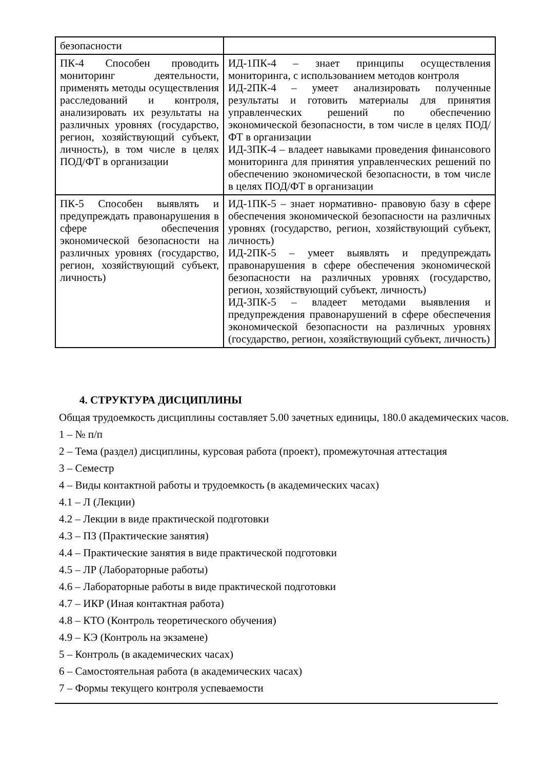| безопасности | |
| ПК-4 Способен проводить мониторинг деятельности, применять методы осуществления расследований и контроля, анализировать их результаты на различных уровнях (государство, регион, хозяйствующий субъект, личность), в том числе в целях ПОД/ФТ в организации | ИД-1ПК-4 – знает принципы осуществления мониторинга, с использованием методов контроля ИД-2ПК-4 – умеет анализировать полученные результаты и готовить материалы для принятия управленческих решений по обеспечению экономической безопасности, в том числе в целях ПОД/ФТ в организации ИД-3ПК-4 – владеет навыками проведения финансового мониторинга для принятия управленческих решений по обеспечению экономической безопасности, в том числе в целях ПОД/ФТ в организации |
| ПК-5 Способен выявлять и предупреждать правонарушения в сфере обеспечения экономической безопасности на различных уровнях (государство, регион, хозяйствующий субъект, личность) | ИД-1ПК-5 – знает нормативно- правовую базу в сфере обеспечения экономической безопасности на различных уровнях (государство, регион, хозяйствующий субъект, личность) ИД-2ПК-5 – умеет выявлять и предупреждать правонарушения в сфере обеспечения экономической безопасности на различных уровнях (государство, регион, хозяйствующий субъект, личность) ИД-3ПК-5 – владеет методами выявления и предупреждения правонарушений в сфере обеспечения экономической безопасности на различных уровнях (государство, регион, хозяйствующий субъект, личность) |
4. СТРУКТУРА ДИСЦИПЛИНЫ
Общая трудоемкость дисциплины составляет 5.00 зачетных единицы, 180.0 академических часов.
1 – № п/п
2 – Тема (раздел) дисциплины, курсовая работа (проект), промежуточная аттестация
3 – Семестр
4 – Виды контактной работы и трудоемкость (в академических часах)
4.1 – Л (Лекции)
4.2 – Лекции в виде практической подготовки
4.3 – ПЗ (Практические занятия)
4.4 – Практические занятия в виде практической подготовки
4.5 – ЛР (Лабораторные работы)
4.6 – Лабораторные работы в виде практической подготовки
4.7 – ИКР (Иная контактная работа)
4.8 – КТО (Контроль теоретического обучения)
4.9 – КЭ (Контроль на экзамене)
5 – Контроль (в академических часах)
6 – Самостоятельная работа (в академических часах)
7 – Формы текущего контроля успеваемости